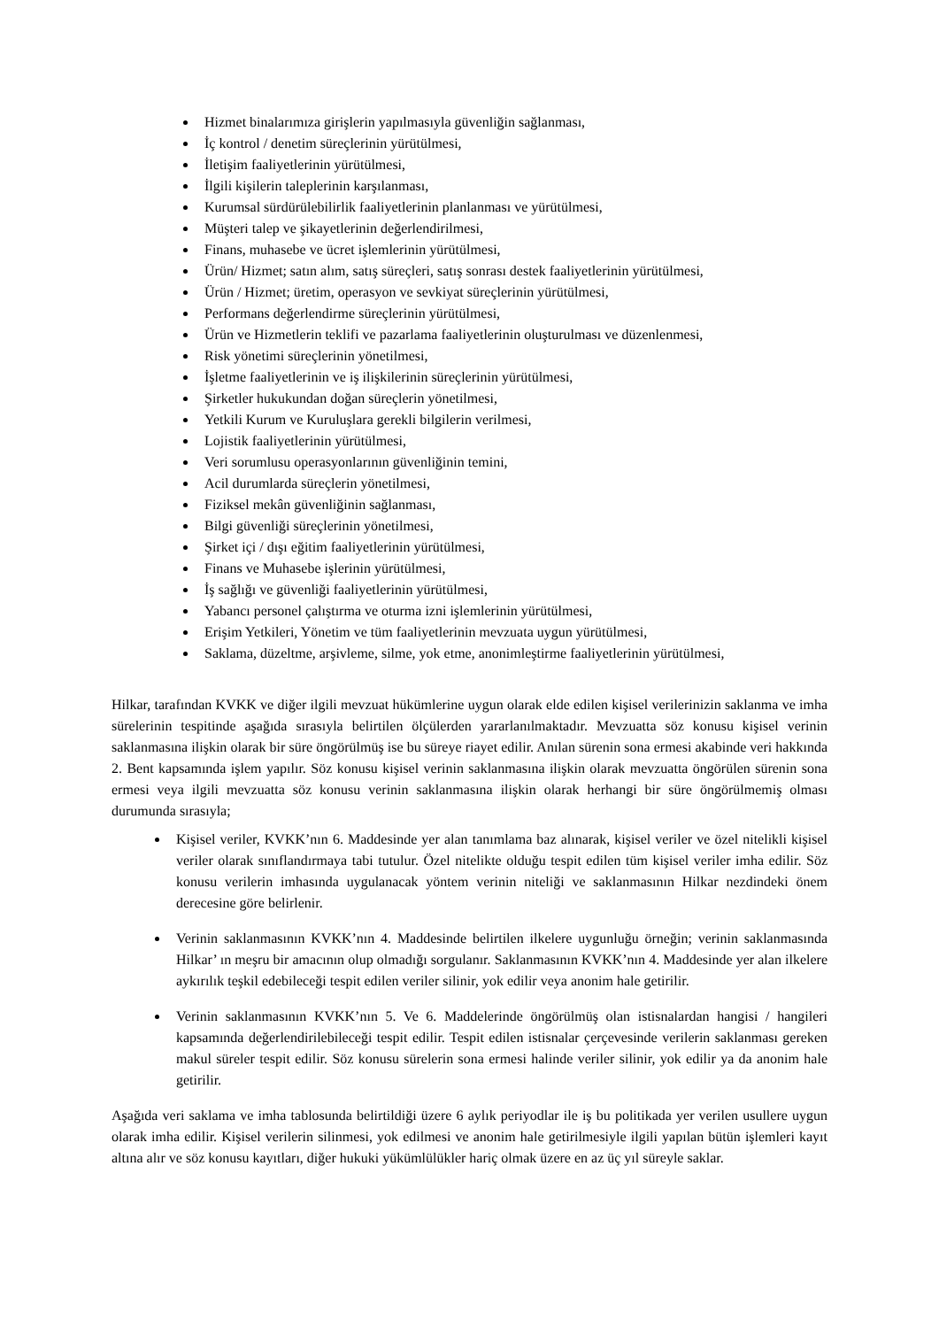Hizmet binalarımıza girişlerin yapılmasıyla güvenliğin sağlanması,
İç kontrol / denetim süreçlerinin yürütülmesi,
İletişim faaliyetlerinin yürütülmesi,
İlgili kişilerin taleplerinin karşılanması,
Kurumsal sürdürülebilirlik faaliyetlerinin planlanması ve yürütülmesi,
Müşteri talep ve şikayetlerinin değerlendirilmesi,
Finans, muhasebe ve ücret işlemlerinin yürütülmesi,
Ürün/ Hizmet; satın alım, satış süreçleri, satış sonrası destek faaliyetlerinin yürütülmesi,
Ürün / Hizmet; üretim, operasyon ve sevkiyat süreçlerinin yürütülmesi,
Performans değerlendirme süreçlerinin yürütülmesi,
Ürün ve Hizmetlerin teklifi ve pazarlama faaliyetlerinin oluşturulması ve düzenlenmesi,
Risk yönetimi süreçlerinin yönetilmesi,
İşletme faaliyetlerinin ve iş ilişkilerinin süreçlerinin yürütülmesi,
Şirketler hukukundan doğan süreçlerin yönetilmesi,
Yetkili Kurum ve Kuruluşlara gerekli bilgilerin verilmesi,
Lojistik faaliyetlerinin yürütülmesi,
Veri sorumlusu operasyonlarının güvenliğinin temini,
Acil durumlarda süreçlerin yönetilmesi,
Fiziksel mekân güvenliğinin sağlanması,
Bilgi güvenliği süreçlerinin yönetilmesi,
Şirket içi / dışı eğitim faaliyetlerinin yürütülmesi,
Finans ve Muhasebe işlerinin yürütülmesi,
İş sağlığı ve güvenliği faaliyetlerinin yürütülmesi,
Yabancı personel çalıştırma ve oturma izni işlemlerinin yürütülmesi,
Erişim Yetkileri, Yönetim ve tüm faaliyetlerinin mevzuata uygun yürütülmesi,
Saklama, düzeltme, arşivleme, silme, yok etme, anonimleştirme faaliyetlerinin yürütülmesi,
Hilkar, tarafından KVKK ve diğer ilgili mevzuat hükümlerine uygun olarak elde edilen kişisel verilerinizin saklanma ve imha sürelerinin tespitinde aşağıda sırasıyla belirtilen ölçülerden yararlanılmaktadır. Mevzuatta söz konusu kişisel verinin saklanmasına ilişkin olarak bir süre öngörülmüş ise bu süreye riayet edilir. Anılan sürenin sona ermesi akabinde veri hakkında 2. Bent kapsamında işlem yapılır. Söz konusu kişisel verinin saklanmasına ilişkin olarak mevzuatta öngörülen sürenin sona ermesi veya ilgili mevzuatta söz konusu verinin saklanmasına ilişkin olarak herhangi bir süre öngörülmemiş olması durumunda sırasıyla;
Kişisel veriler, KVKK’nın 6. Maddesinde yer alan tanımlama baz alınarak, kişisel veriler ve özel nitelikli kişisel veriler olarak sınıflandırmaya tabi tutulur. Özel nitelikte olduğu tespit edilen tüm kişisel veriler imha edilir. Söz konusu verilerin imhasında uygulanacak yöntem verinin niteliği ve saklanmasının Hilkar nezdindeki önem derecesine göre belirlenir.
Verinin saklanmasının KVKK’nın 4. Maddesinde belirtilen ilkelere uygunluğu örneğin; verinin saklanmasında Hilkar’ ın meşru bir amacının olup olmadığı sorgulanır. Saklanmasının KVKK’nın 4. Maddesinde yer alan ilkelere aykırılık teşkil edebileceği tespit edilen veriler silinir, yok edilir veya anonim hale getirilir.
Verinin saklanmasının KVKK’nın 5. Ve 6. Maddelerinde öngörülmüş olan istisnalardan hangisi / hangileri kapsamında değerlendirilebileceği tespit edilir. Tespit edilen istisnalar çerçevesinde verilerin saklanması gereken makul süreler tespit edilir. Söz konusu sürelerin sona ermesi halinde veriler silinir, yok edilir ya da anonim hale getirilir.
Aşağıda veri saklama ve imha tablosunda belirtildiği üzere 6 aylık periyodlar ile iş bu politikada yer verilen usullere uygun olarak imha edilir. Kişisel verilerin silinmesi, yok edilmesi ve anonim hale getirilmesiyle ilgili yapılan bütün işlemleri kayıt altına alır ve söz konusu kayıtları, diğer hukuki yükümlülükler hariç olmak üzere en az üç yıl süreyle saklar.